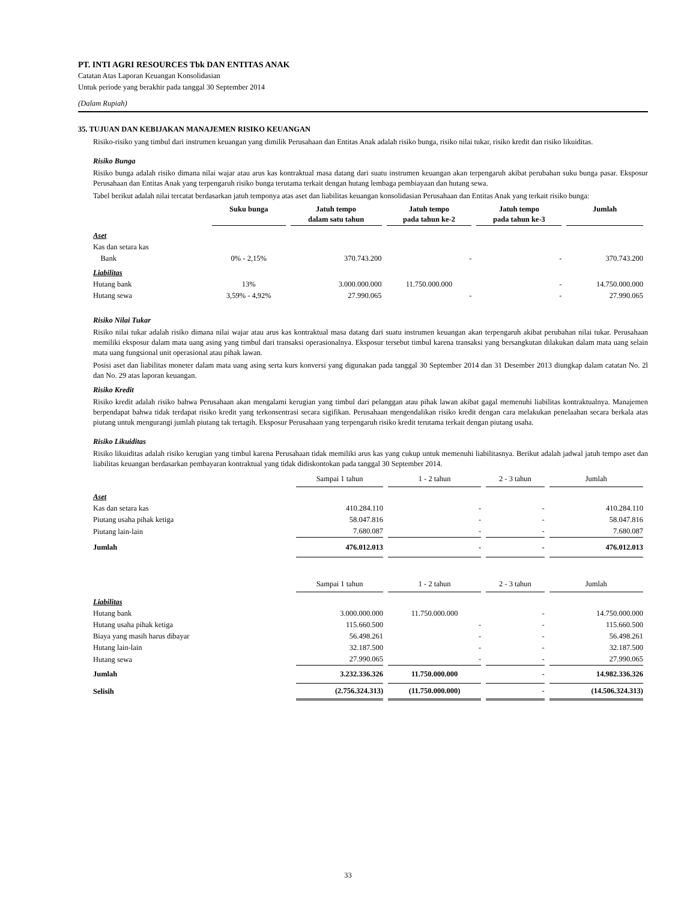PT. INTI AGRI RESOURCES Tbk DAN ENTITAS ANAK
Catatan Atas Laporan Keuangan Konsolidasian
Untuk periode yang berakhir pada tanggal 30 September 2014
(Dalam Rupiah)
35. TUJUAN DAN KEBIJAKAN MANAJEMEN RISIKO KEUANGAN
Risiko-risiko yang timbul dari instrumen keuangan yang dimilik Perusahaan dan Entitas Anak adalah risiko bunga, risiko nilai tukar, risiko kredit dan risiko likuiditas.
Risiko Bunga
Risiko bunga adalah risiko dimana nilai wajar atau arus kas kontraktual masa datang dari suatu instrumen keuangan akan terpengaruh akibat perubahan suku bunga pasar. Eksposur Perusahaan dan Entitas Anak yang terpengaruh risiko bunga terutama terkait dengan hutang lembaga pembiayaan dan hutang sewa.
Tabel berikut adalah nilai tercatat berdasarkan jatuh temponya atas aset dan liabilitas keuangan konsolidasian Perusahaan dan Entitas Anak yang terkait risiko bunga:
| | Suku bunga | Jatuh tempo dalam satu tahun | Jatuh tempo pada tahun ke-2 | Jatuh tempo pada tahun ke-3 | Jumlah |
| --- | --- | --- | --- | --- | --- |
| Aset | | | | | |
| Kas dan setara kas | | | | | |
| Bank | 0% - 2,15% | 370.743.200 | - | - | 370.743.200 |
| Liabilitas | | | | | |
| Hutang bank | 13% | 3.000.000.000 | 11.750.000.000 | - | 14.750.000.000 |
| Hutang sewa | 3,59% - 4,92% | 27.990.065 | - | - | 27.990.065 |
Risiko Nilai Tukar
Risiko nilai tukar adalah risiko dimana nilai wajar atau arus kas kontraktual masa datang dari suatu instrumen keuangan akan terpengaruh akibat perubahan nilai tukar. Perusahaan memiliki eksposur dalam mata uang asing yang timbul dari transaksi operasionalnya. Eksposur tersebut timbul karena transaksi yang bersangkutan dilakukan dalam mata uang selain mata uang fungsional unit operasional atau pihak lawan.
Posisi aset dan liabilitas moneter dalam mata uang asing serta kurs konversi yang digunakan pada tanggal 30 September 2014 dan 31 Desember 2013 diungkap dalam catatan No. 2l dan No. 29 atas laporan keuangan.
Risiko Kredit
Risiko kredit adalah risiko bahwa Perusahaan akan mengalami kerugian yang timbul dari pelanggan atau pihak lawan akibat gagal memenuhi liabilitas kontraktualnya. Manajemen berpendapat bahwa tidak terdapat risiko kredit yang terkonsentrasi secara sigifikan. Perusahaan mengendalikan risiko kredit dengan cara melakukan penelaahan secara berkala atas piutang untuk mengurangi jumlah piutang tak tertagih. Eksposur Perusahaan yang terpengaruh risiko kredit terutama terkait dengan piutang usaha.
Risiko Likuiditas
Risiko likuiditas adalah risiko kerugian yang timbul karena Perusahaan tidak memiliki arus kas yang cukup untuk memenuhi liabilitasnya. Berikut adalah jadwal jatuh tempo aset dan liabilitas keuangan berdasarkan pembayaran kontraktual yang tidak didiskontokan pada tanggal 30 September 2014.
| | Sampai 1 tahun | 1 - 2 tahun | 2 - 3 tahun | Jumlah |
| Aset | | | | |
| Kas dan setara kas | 410.284.110 | - | - | 410.284.110 |
| Piutang usaha pihak ketiga | 58.047.816 | - | - | 58.047.816 |
| Piutang lain-lain | 7.680.087 | - | - | 7.680.087 |
| Jumlah | 476.012.013 | - | - | 476.012.013 |
| | Sampai 1 tahun | 1 - 2 tahun | 2 - 3 tahun | Jumlah |
| Liabilitas | | | | |
| Hutang bank | 3.000.000.000 | 11.750.000.000 | - | 14.750.000.000 |
| Hutang usaha pihak ketiga | 115.660.500 | - | - | 115.660.500 |
| Biaya yang masih harus dibayar | 56.498.261 | - | - | 56.498.261 |
| Hutang lain-lain | 32.187.500 | - | - | 32.187.500 |
| Hutang sewa | 27.990.065 | - | - | 27.990.065 |
| Jumlah | 3.232.336.326 | 11.750.000.000 | - | 14.982.336.326 |
| Selisih | (2.756.324.313) | (11.750.000.000) | - | (14.506.324.313) |
33